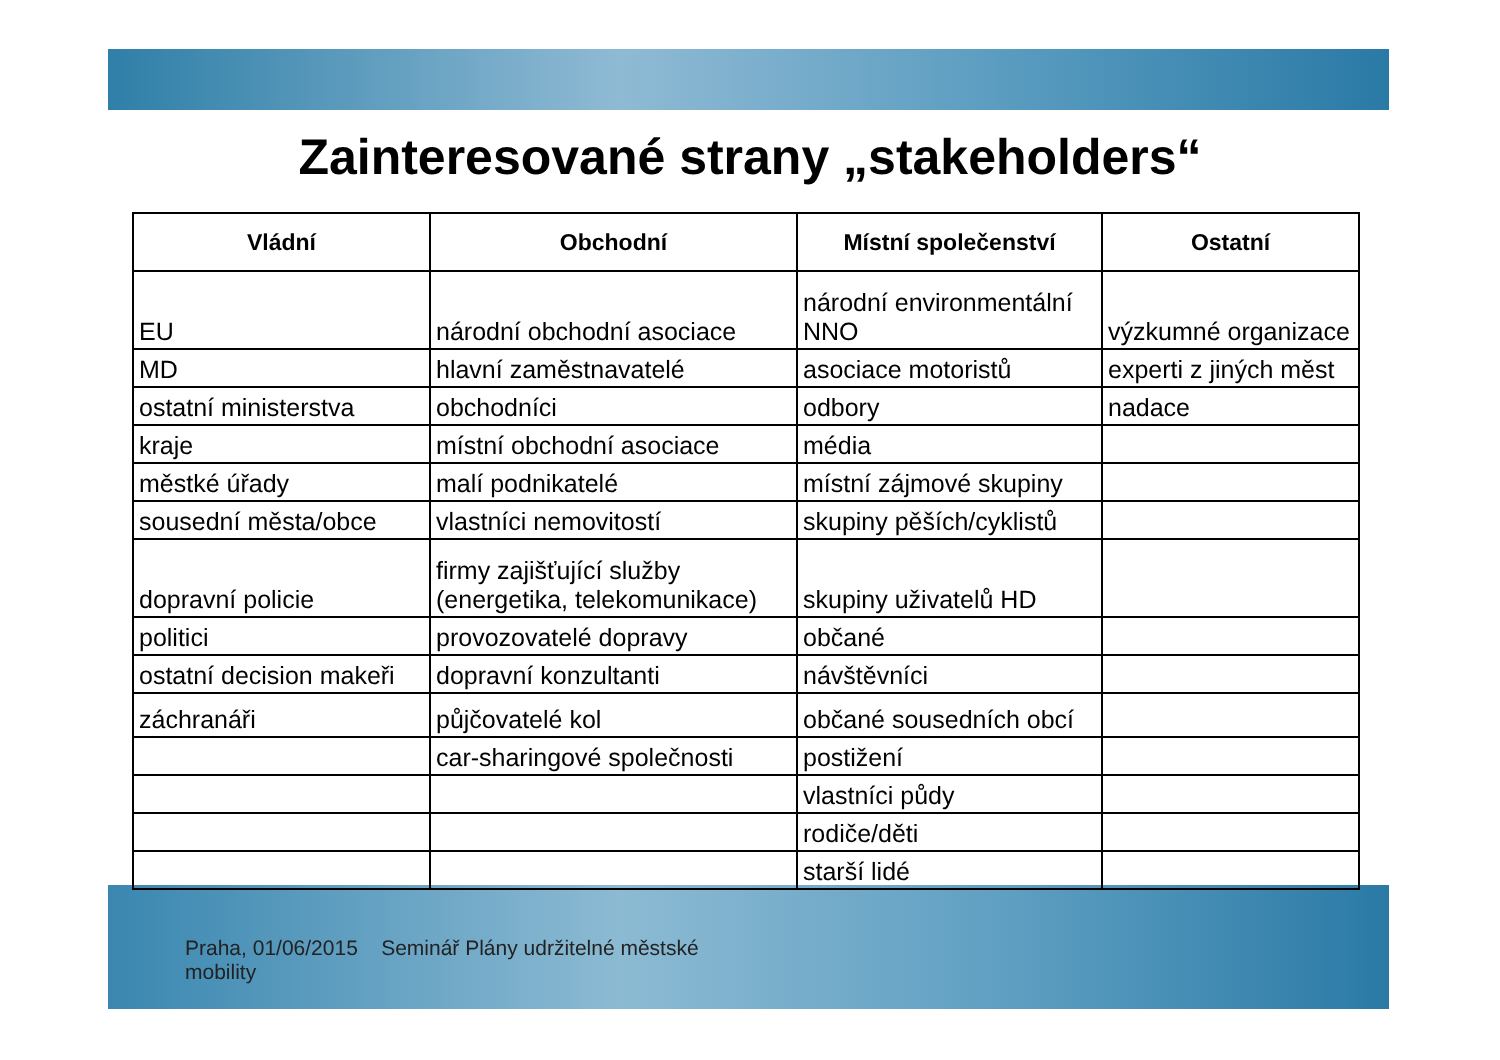Zainteresované strany „stakeholders“
| Vládní | Obchodní | Místní společenství | Ostatní |
| --- | --- | --- | --- |
| EU | národní obchodní asociace | národní environmentální NNO | výzkumné organizace |
| MD | hlavní zaměstnavatelé | asociace motoristů | experti z jiných měst |
| ostatní ministerstva | obchodníci | odbory | nadace |
| kraje | místní obchodní asociace | média | |
| městké úřady | malí podnikatelé | místní zájmové skupiny | |
| sousední města/obce | vlastníci nemovitostí | skupiny pěších/cyklistů | |
| dopravní policie | firmy zajišťující služby (energetika, telekomunikace) | skupiny uživatelů HD | |
| politici | provozovatelé dopravy | občané | |
| ostatní decision makeři | dopravní konzultanti | návštěvníci | |
| záchranáři | půjčovatelé kol | občané sousedních obcí | |
| | car-sharingové společnosti | postižení | |
| | | vlastníci půdy | |
| | | rodiče/děti | |
| | | starší lidé | |
Praha, 01/06/2015 Seminář Plány udržitelné městské mobility